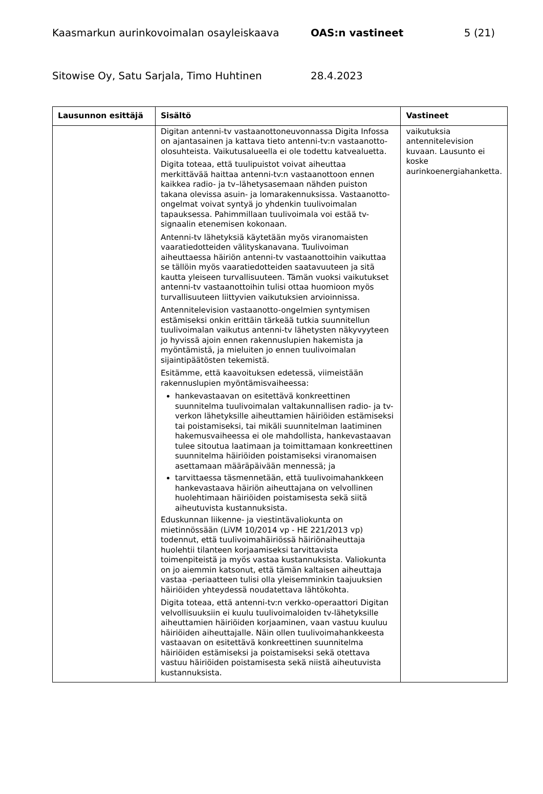Kaasmarkun aurinkovoimalan osayleiskaava OAS:n vastineet 5 (21)
Sitowise Oy, Satu Sarjala, Timo Huhtinen 28.4.2023
| Lausunnon esittäjä | Sisältö | Vastineet |
| --- | --- | --- |
| | Digitan antenni-tv vastaanottoneuvonnassa Digita Infossa on ajantasainen ja kattava tieto antenni-tv:n vastaanotto-olosuhteista. Vaikutusalueella ei ole todettu katvealuetta. Digita toteaa, että tuulipuistot voivat aiheuttaa merkittävää haittaa antenni-tv:n vastaanottoon ennen kaikkea radio- ja tv–lähetysasemaan nähden puiston takana olevissa asuin- ja lomarakennuksissa. Vastaanotto-ongelmat voivat syntyä jo yhdenkin tuulivoimalan tapauksessa. Pahimmillaan tuulivoimala voi estää tv-signaalin etenemisen kokonaan. Antenni-tv lähetyksiä käytetään myös viranomaisten vaaratiedotteiden välityskanavana. Tuulivoiman aiheuttaessa häiriön antenni-tv vastaanottoihin vaikuttaa se tällöin myös vaaratiedotteiden saatavuuteen ja sitä kautta yleiseen turvallisuuteen. Tämän vuoksi vaikutukset antenni-tv vastaanottoihin tulisi ottaa huomioon myös turvallisuuteen liittyvien vaikutuksien arvioinnissa. Antennitelevision vastaanotto-ongelmien syntymisen estämiseksi onkin erittäin tärkeää tutkia suunnitellun tuulivoimalan vaikutus antenni-tv lähetysten näkyvyyteen jo hyvissä ajoin ennen rakennuslupien hakemista ja myöntämistä, ja mieluiten jo ennen tuulivoimalan sijaintipäätösten tekemistä. Esitämme, että kaavoituksen edetessä, viimeistään rakennuslupien myöntämisvaiheessa: hankevastaavan on esitettävä konkreettinen suunnitelma tuulivoimalan valtakunnallisen radio- ja tv-verkon lähetyksille aiheuttamien häiriöiden estämiseksi tai poistamiseksi, tai mikäli suunnitelman laatiminen hakemusvaiheessa ei ole mahdollista, hankevastaavan tulee sitoutua laatimaan ja toimittamaan konkreettinen suunnitelma häiriöiden poistamiseksi viranomaisen asettamaan määräpäivään mennessä; ja tarvittaessa täsmennetään, että tuulivoimahankkeen hankevastaava häiriön aiheuttajana on velvollinen huolehtimaan häiriöiden poistamisesta sekä siitä aiheutuvista kustannuksista. Eduskunnan liikenne- ja viestintävaliokunta on mietinnössään (LiVM 10/2014 vp - HE 221/2013 vp) todennut, että tuulivoimahäiriössä häiriönaiheuttaja huolehtii tilanteen korjaamiseksi tarvittavista toimenpiteistä ja myös vastaa kustannuksista. Valiokunta on jo aiemmin katsonut, että tämän kaltaisen aiheuttaja vastaa -periaatteen tulisi olla yleisemminkin taajuuksien häiriöiden yhteydessä noudatettava lähtökohta. Digita toteaa, että antenni-tv:n verkko-operaattori Digitan velvollisuuksiin ei kuulu tuulivoimaloiden tv-lähetyksille aiheuttamien häiriöiden korjaaminen, vaan vastuu kuuluu häiriöiden aiheuttajalle. Näin ollen tuulivoimahankkeesta vastaavan on esitettävä konkreettinen suunnitelma häiriöiden estämiseksi ja poistamiseksi sekä otettava vastuu häiriöiden poistamisesta sekä niistä aiheutuvista kustannuksista. | vaikutuksia antennitelevision kuvaan. Lausunto ei koske aurinkoenergiahanketta. |